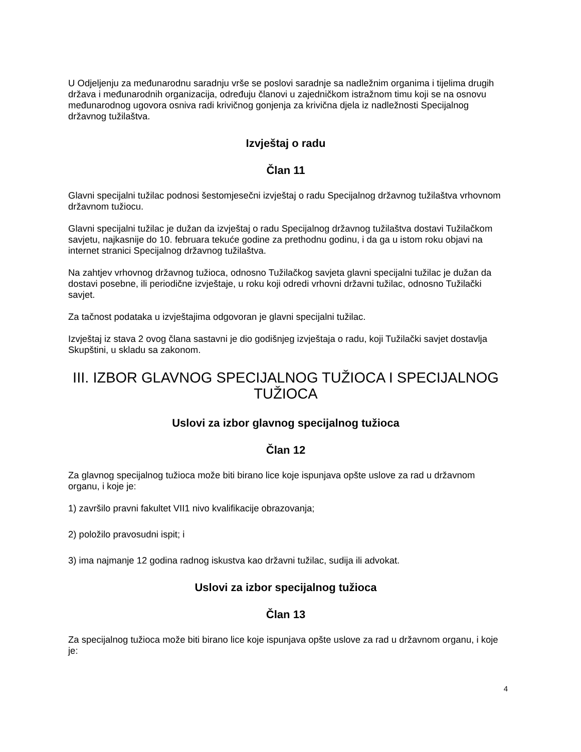U Odjeljenju za međunarodnu saradnju vrše se poslovi saradnje sa nadležnim organima i tijelima drugih država i međunarodnih organizacija, određuju članovi u zajedničkom istražnom timu koji se na osnovu međunarodnog ugovora osniva radi krivičnog gonjenja za krivična djela iz nadležnosti Specijalnog državnog tužilaštva.
Izvještaj o radu
Član 11
Glavni specijalni tužilac podnosi šestomjesečni izvještaj o radu Specijalnog državnog tužilaštva vrhovnom državnom tužiocu.
Glavni specijalni tužilac je dužan da izvještaj o radu Specijalnog državnog tužilaštva dostavi Tužilačkom savjetu, najkasnije do 10. februara tekuće godine za prethodnu godinu, i da ga u istom roku objavi na internet stranici Specijalnog državnog tužilaštva.
Na zahtjev vrhovnog državnog tužioca, odnosno Tužilačkog savjeta glavni specijalni tužilac je dužan da dostavi posebne, ili periodične izvještaje, u roku koji odredi vrhovni državni tužilac, odnosno Tužilački savjet.
Za tačnost podataka u izvještajima odgovoran je glavni specijalni tužilac.
Izvještaj iz stava 2 ovog člana sastavni je dio godišnjeg izvještaja o radu, koji Tužilački savjet dostavlja Skupštini, u skladu sa zakonom.
III. IZBOR GLAVNOG SPECIJALNOG TUŽIOCA I SPECIJALNOG TUŽIOCA
Uslovi za izbor glavnog specijalnog tužioca
Član 12
Za glavnog specijalnog tužioca može biti birano lice koje ispunjava opšte uslove za rad u državnom organu, i koje je:
1) završilo pravni fakultet VII1 nivo kvalifikacije obrazovanja;
2) položilo pravosudni ispit; i
3) ima najmanje 12 godina radnog iskustva kao državni tužilac, sudija ili advokat.
Uslovi za izbor specijalnog tužioca
Član 13
Za specijalnog tužioca može biti birano lice koje ispunjava opšte uslove za rad u državnom organu, i koje je:
4